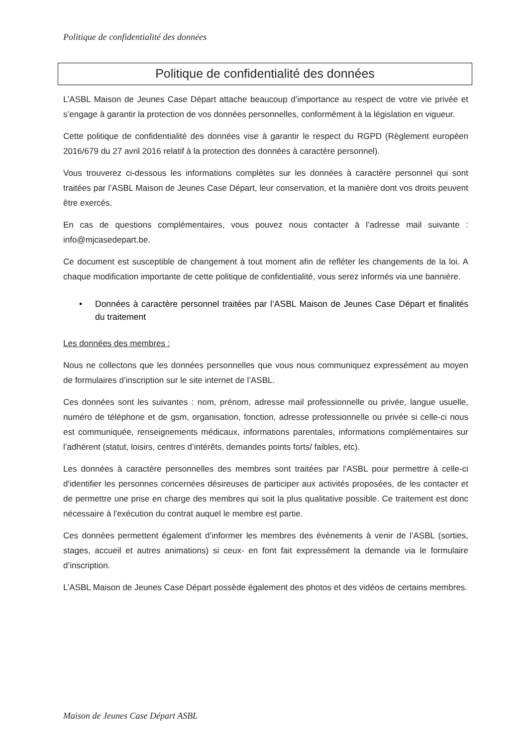Politique de confidentialité des données
Politique de confidentialité des données
L’ASBL Maison de Jeunes Case Départ attache beaucoup d’importance au respect de votre vie privée et s’engage à garantir la protection de vos données personnelles, conformément à la législation en vigueur.
Cette politique de confidentialité des données vise à garantir le respect du RGPD (Règlement européen 2016/679 du 27 avril 2016 relatif à la protection des données à caractère personnel).
Vous trouverez ci-dessous les informations complètes sur les données à caractère personnel qui sont traitées par l’ASBL Maison de Jeunes Case Départ, leur conservation, et la manière dont vos droits peuvent être exercés.
En cas de questions complémentaires, vous pouvez nous contacter à l’adresse mail suivante : info@mjcasedepart.be.
Ce document est susceptible de changement à tout moment afin de refléter les changements de la loi. A chaque modification importante de cette politique de confidentialité, vous serez informés via une bannière.
• Données à caractère personnel traitées par l’ASBL Maison de Jeunes Case Départ et finalités du traitement
Les données des membres :
Nous ne collectons que les données personnelles que vous nous communiquez expressément au moyen de formulaires d’inscription sur le site internet de l’ASBL.
Ces données sont les suivantes : nom, prénom, adresse mail professionnelle ou privée, langue usuelle, numéro de téléphone et de gsm, organisation, fonction, adresse professionnelle ou privée si celle-ci nous est communiquée, renseignements médicaux, informations parentales, informations complémentaires sur l’adhérent (statut, loisirs, centres d’intérêts, demandes points forts/ faibles, etc).
Les données à caractère personnelles des membres sont traitées par l'ASBL pour permettre à celle-ci d'identifier les personnes concernées désireuses de participer aux activités proposées, de les contacter et de permettre une prise en charge des membres qui soit la plus qualitative possible. Ce traitement est donc nécessaire à l'exécution du contrat auquel le membre est partie.
Ces données permettent également d’informer les membres des évènements à venir de l’ASBL (sorties, stages, accueil et autres animations) si ceux- en font fait expressément la demande via le formulaire d’inscription.
L’ASBL Maison de Jeunes Case Départ possède également des photos et des vidéos de certains membres.
Maison de Jeunes Case Départ ASBL